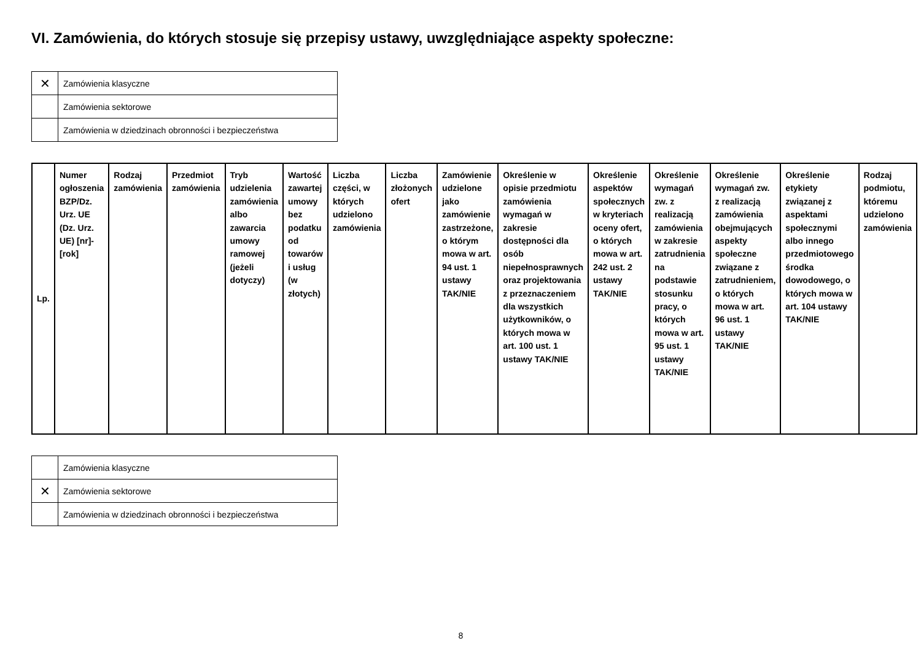VI. Zamówienia, do których stosuje się przepisy ustawy, uwzględniające aspekty społeczne:
| ✕ | Zamówienia klasyczne |
| | Zamówienia sektorowe |
| | Zamówienia w dziedzinach obronności i bezpieczeństwa |
| Lp. | Numer ogłoszenia BZP/Dz. Urz. UE (Dz. Urz. UE) [nr]-[rok] | Rodzaj zamówienia | Przedmiot zamówienia | Tryb udzielenia zamówienia albo zawarcia umowy ramowej (jeżeli dotyczy) | Wartość zawartej umowy bez podatku od towarów i usług (w złotych) | Liczba części, w których udzielono zamówienia | Liczba złożonych ofert | Zamówienie udzielone jako zamówienie zastrzeżone, o którym mowa w art. 94 ust. 1 ustawy TAK/NIE | Określenie w opisie przedmiotu zamówienia wymagań w zakresie dostępności dla osób niepełnosprawnych oraz projektowania z przeznaczeniem dla wszystkich użytkowników, o których mowa w art. 100 ust. 1 ustawy TAK/NIE | Określenie aspektów społecznych w kryteriach oceny ofert, o których mowa w art. 242 ust. 2 ustawy TAK/NIE | Określenie wymagań zw. z realizacją zamówienia w zakresie zatrudnienia na podstawie stosunku pracy, o których mowa w art. 95 ust. 1 ustawy TAK/NIE | Określenie wymagań zw. z realizacją zamówienia obejmujących aspekty społeczne związane z zatrudnieniem, o których mowa w art. 96 ust. 1 ustawy TAK/NIE | Określenie etykiety związanej z aspektami społecznymi albo innego przedmiotowego środka dowodowego, o których mowa w art. 104 ustawy TAK/NIE | Rodzaj podmiotu, któremu udzielono zamówienia |
| --- | --- | --- | --- | --- | --- | --- | --- | --- | --- | --- | --- | --- | --- | --- |
| | Zamówienia klasyczne |
| ✕ | Zamówienia sektorowe |
| | Zamówienia w dziedzinach obronności i bezpieczeństwa |
8